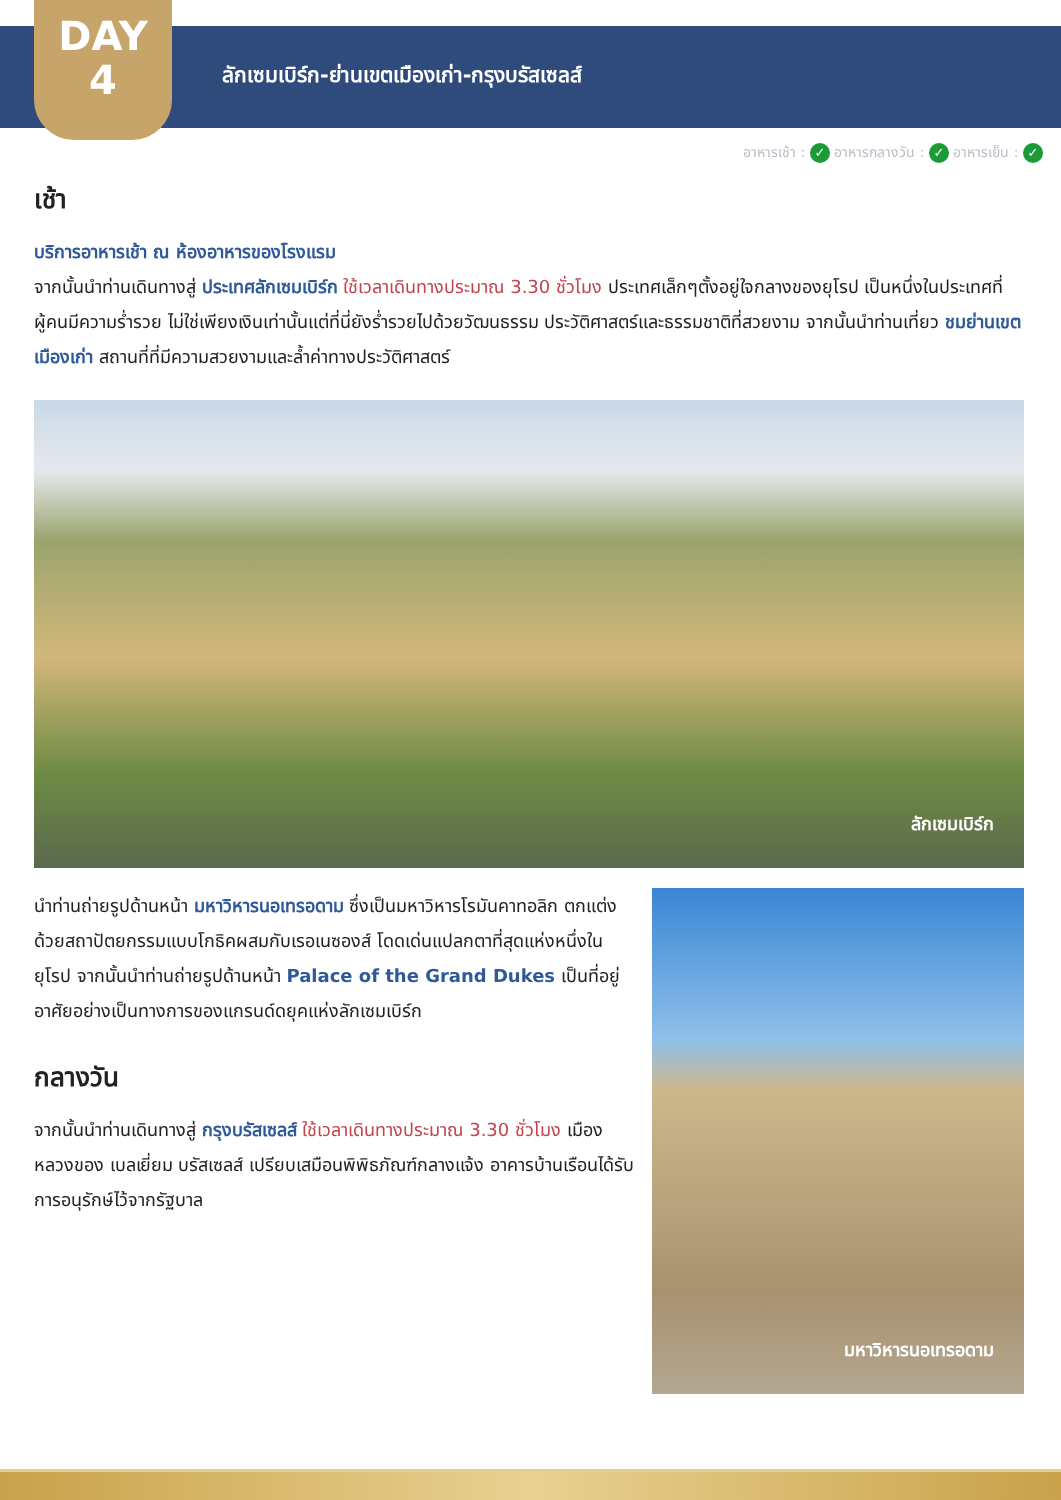DAY
4
ลักเซมเบิร์ก-ย่านเขตเมืองเก่า-กรุงบรัสเซลส์
อาหารเช้า : ✓ อาหารกลางวัน : ✓ อาหารเย็น : ✓
เช้า
บริการอาหารเช้า ณ ห้องอาหารของโรงแรม
จากนั้นนำท่านเดินทางสู่ ประเทศลักเซมเบิร์ก ใช้เวลาเดินทางประมาณ 3.30 ชั่วโมง ประเทศเล็กๆตั้งอยู่ใจกลางของยุโรป เป็นหนึ่งในประเทศที่ผู้คนมีความร่ำรวย ไม่ใช่เพียงเงินเท่านั้นแต่ที่นี่ยังร่ำรวยไปด้วยวัฒนธรรม ประวัติศาสตร์และธรรมชาติที่สวยงาม จากนั้นนำท่านเที่ยว ชมย่านเขตเมืองเก่า สถานที่ที่มีความสวยงามและล้ำค่าทางประวัติศาสตร์
ลักเซมเบิร์ก
นำท่านถ่ายรูปด้านหน้า มหาวิหารนอเทรอดาม ซึ่งเป็นมหาวิหารโรมันคาทอลิก ตกแต่งด้วยสถาปัตยกรรมแบบโกธิคผสมกับเรอเนซองส์ โดดเด่นแปลกตาที่สุดแห่งหนึ่งในยุโรป จากนั้นนำท่านถ่ายรูปด้านหน้า Palace of the Grand Dukes เป็นที่อยู่อาศัยอย่างเป็นทางการของแกรนด์ดยุคแห่งลักเซมเบิร์ก
กลางวัน
จากนั้นนำท่านเดินทางสู่ กรุงบรัสเซลส์ ใช้เวลาเดินทางประมาณ 3.30 ชั่วโมง เมืองหลวงของ เบลเยี่ยม บรัสเซลส์ เปรียบเสมือนพิพิธภัณฑ์กลางแจ้ง อาคารบ้านเรือนได้รับการอนุรักษ์ไว้จากรัฐบาล
มหาวิหารนอเทรอดาม